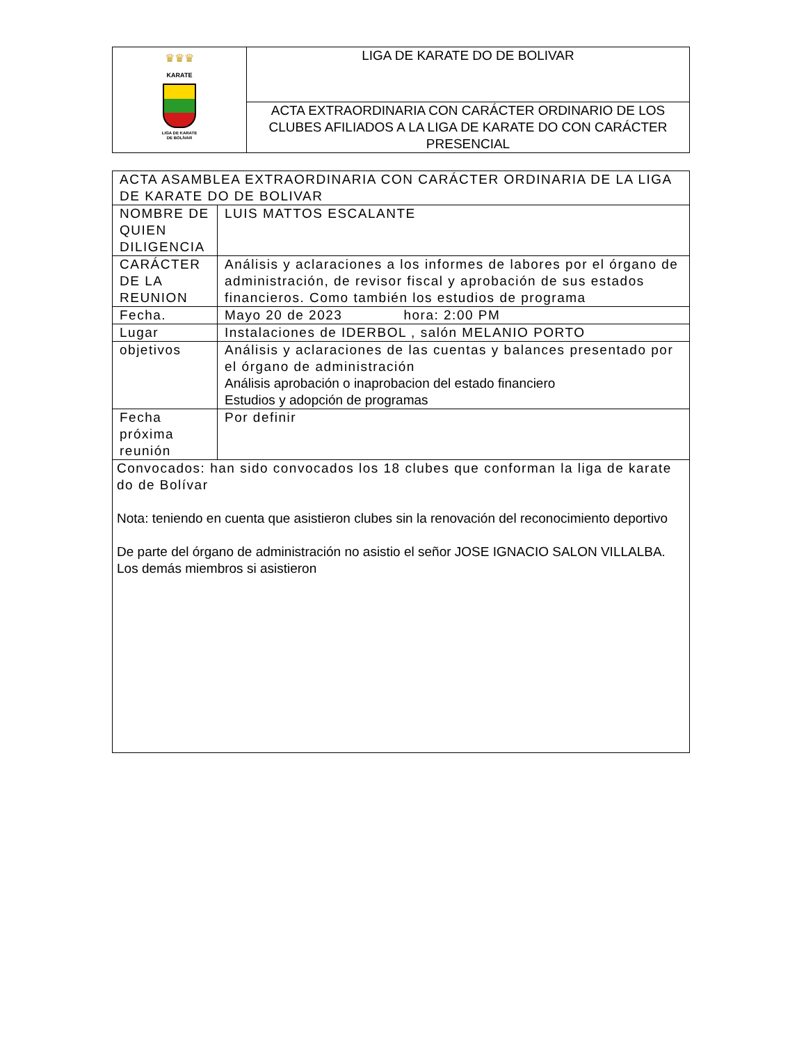| ♛♛♛ KARATE LIGA DE KARATE DE BOLÍVAR | LIGA DE KARATE DO DE BOLIVAR |
| | ACTA EXTRAORDINARIA CON CARÁCTER ORDINARIO DE LOS CLUBES AFILIADOS A LA LIGA DE KARATE DO CON CARÁCTER PRESENCIAL |
| ACTA ASAMBLEA EXTRAORDINARIA CON CARÁCTER ORDINARIA DE LA LIGA DE KARATE DO DE BOLIVAR | |
| NOMBRE DE QUIEN DILIGENCIA | LUIS MATTOS ESCALANTE |
| CARÁCTER DE LA REUNION | Análisis y aclaraciones a los informes de labores por el órgano de administración, de revisor fiscal y aprobación de sus estados financieros. Como también los estudios de programa |
| Fecha. | Mayo 20 de 2023 hora: 2:00 PM |
| Lugar | Instalaciones de IDERBOL , salón MELANIO PORTO |
| objetivos | Análisis y aclaraciones de las cuentas y balances presentado por el órgano de administración Análisis aprobación o inaprobacion del estado financiero Estudios y adopción de programas |
| Fecha próxima reunión | Por definir |
| Convocados: han sido convocados los 18 clubes que conforman la liga de karate do de Bolívar Nota: teniendo en cuenta que asistieron clubes sin la renovación del reconocimiento deportivo De parte del órgano de administración no asistio el señor JOSE IGNACIO SALON VILLALBA. Los demás miembros si asistieron | |